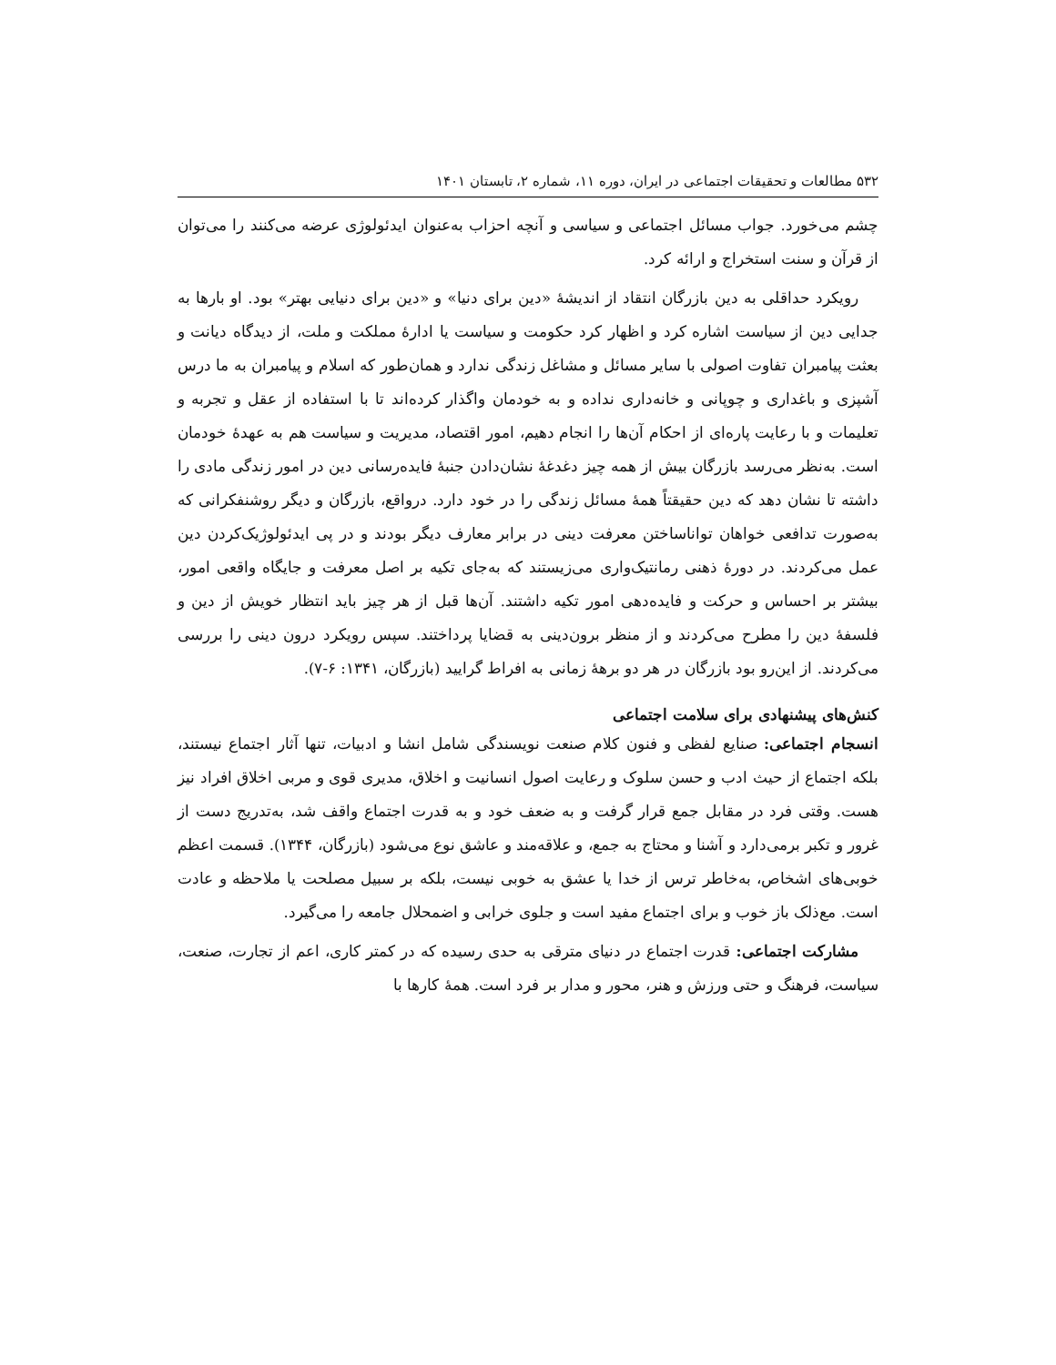۵۳۲ مطالعات و تحقیقات اجتماعی در ایران، دوره ۱۱، شماره ۲، تابستان ۱۴۰۱
چشم می‌خورد. جواب مسائل اجتماعی و سیاسی و آنچه احزاب به‌عنوان ایدئولوژی عرضه می‌کنند را می‌توان از قرآن و سنت استخراج و ارائه کرد.
رویکرد حداقلی به دین بازرگان انتقاد از اندیشهٔ «دین برای دنیا» و «دین برای دنیایی بهتر» بود. او بارها به جدایی دین از سیاست اشاره کرد و اظهار کرد حکومت و سیاست یا ادارهٔ مملکت و ملت، از دیدگاه دیانت و بعثت پیامبران تفاوت اصولی با سایر مسائل و مشاغل زندگی ندارد و همان‌طور که اسلام و پیامبران به ما درس آشپزی و باغداری و چوپانی و خانه‌داری نداده و به خودمان واگذار کرده‌اند تا با استفاده از عقل و تجربه و تعلیمات و با رعایت پاره‌ای از احکام آن‌ها را انجام دهیم، امور اقتصاد، مدیریت و سیاست هم به عهدهٔ خودمان است. به‌نظر می‌رسد بازرگان بیش از همه چیز دغدغهٔ نشان‌دادن جنبهٔ فایده‌رسانی دین در امور زندگی مادی را داشته تا نشان دهد که دین حقیقتاً همهٔ مسائل زندگی را در خود دارد. درواقع، بازرگان و دیگر روشنفکرانی که به‌صورت تدافعی خواهان تواناساختن معرفت دینی در برابر معارف دیگر بودند و در پی ایدئولوژیک‌کردن دین عمل می‌کردند. در دورهٔ ذهنی رمانتیک‌واری می‌زیستند که به‌جای تکیه بر اصل معرفت و جایگاه واقعی امور، بیشتر بر احساس و حرکت و فایده‌دهی امور تکیه داشتند. آن‌ها قبل از هر چیز باید انتظار خویش از دین و فلسفهٔ دین را مطرح می‌کردند و از منظر برون‌دینی به قضایا پرداختند. سپس رویکرد درون دینی را بررسی می‌کردند. از این‌رو بود بازرگان در هر دو برههٔ زمانی به افراط گرایید (بازرگان، ۱۳۴۱: ۶-۷).
کنش‌های پیشنهادی برای سلامت اجتماعی
انسجام اجتماعی: صنایع لفظی و فنون کلام صنعت نویسندگی شامل انشا و ادبیات، تنها آثار اجتماع نیستند، بلکه اجتماع از حیث ادب و حسن سلوک و رعایت اصول انسانیت و اخلاق، مدیری قوی و مربی اخلاق افراد نیز هست. وقتی فرد در مقابل جمع قرار گرفت و به ضعف خود و به قدرت اجتماع واقف شد، به‌تدریج دست از غرور و تکبر برمی‌دارد و آشنا و محتاج به جمع، و علاقه‌مند و عاشق نوع می‌شود (بازرگان، ۱۳۴۴). قسمت اعظم خوبی‌های اشخاص، به‌خاطر ترس از خدا یا عشق به خوبی نیست، بلکه بر سبیل مصلحت یا ملاحظه و عادت است. مع‌ذلک باز خوب و برای اجتماع مفید است و جلوی خرابی و اضمحلال جامعه را می‌گیرد.
مشارکت اجتماعی: قدرت اجتماع در دنیای مترقی به حدی رسیده که در کمتر کاری، اعم از تجارت، صنعت، سیاست، فرهنگ و حتی ورزش و هنر، محور و مدار بر فرد است. همهٔ کارها با